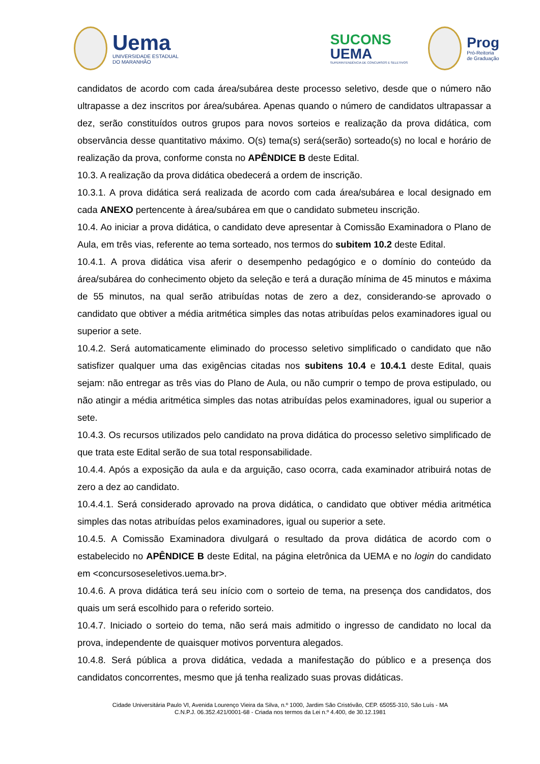Uema
UNIVERSIDADE ESTADUAL
DO MARANHÃO
SUCONS
UEMA
SUPERINTENDÊNCIA DE CONCURSOS E SELETIVOS
Prog
Pró-Reitoria
de Graduação
candidatos de acordo com cada área/subárea deste processo seletivo, desde que o número não ultrapasse a dez inscritos por área/subárea. Apenas quando o número de candidatos ultrapassar a dez, serão constituídos outros grupos para novos sorteios e realização da prova didática, com observância desse quantitativo máximo. O(s) tema(s) será(serão) sorteado(s) no local e horário de realização da prova, conforme consta no APÊNDICE B deste Edital.
10.3. A realização da prova didática obedecerá a ordem de inscrição.
10.3.1. A prova didática será realizada de acordo com cada área/subárea e local designado em cada ANEXO pertencente à área/subárea em que o candidato submeteu inscrição.
10.4. Ao iniciar a prova didática, o candidato deve apresentar à Comissão Examinadora o Plano de Aula, em três vias, referente ao tema sorteado, nos termos do subitem 10.2 deste Edital.
10.4.1. A prova didática visa aferir o desempenho pedagógico e o domínio do conteúdo da área/subárea do conhecimento objeto da seleção e terá a duração mínima de 45 minutos e máxima de 55 minutos, na qual serão atribuídas notas de zero a dez, considerando-se aprovado o candidato que obtiver a média aritmética simples das notas atribuídas pelos examinadores igual ou superior a sete.
10.4.2. Será automaticamente eliminado do processo seletivo simplificado o candidato que não satisfizer qualquer uma das exigências citadas nos subitens 10.4 e 10.4.1 deste Edital, quais sejam: não entregar as três vias do Plano de Aula, ou não cumprir o tempo de prova estipulado, ou não atingir a média aritmética simples das notas atribuídas pelos examinadores, igual ou superior a sete.
10.4.3. Os recursos utilizados pelo candidato na prova didática do processo seletivo simplificado de que trata este Edital serão de sua total responsabilidade.
10.4.4. Após a exposição da aula e da arguição, caso ocorra, cada examinador atribuirá notas de zero a dez ao candidato.
10.4.4.1. Será considerado aprovado na prova didática, o candidato que obtiver média aritmética simples das notas atribuídas pelos examinadores, igual ou superior a sete.
10.4.5. A Comissão Examinadora divulgará o resultado da prova didática de acordo com o estabelecido no APÊNDICE B deste Edital, na página eletrônica da UEMA e no login do candidato em <concursoseseletivos.uema.br>.
10.4.6. A prova didática terá seu início com o sorteio de tema, na presença dos candidatos, dos quais um será escolhido para o referido sorteio.
10.4.7. Iniciado o sorteio do tema, não será mais admitido o ingresso de candidato no local da prova, independente de quaisquer motivos porventura alegados.
10.4.8. Será pública a prova didática, vedada a manifestação do público e a presença dos candidatos concorrentes, mesmo que já tenha realizado suas provas didáticas.
Cidade Universitária Paulo VI, Avenida Lourenço Vieira da Silva, n.º 1000, Jardim São Cristóvão, CEP. 65055-310, São Luís - MA
C.N.P.J. 06.352.421/0001-68 - Criada nos termos da Lei n.º 4.400, de 30.12.1981